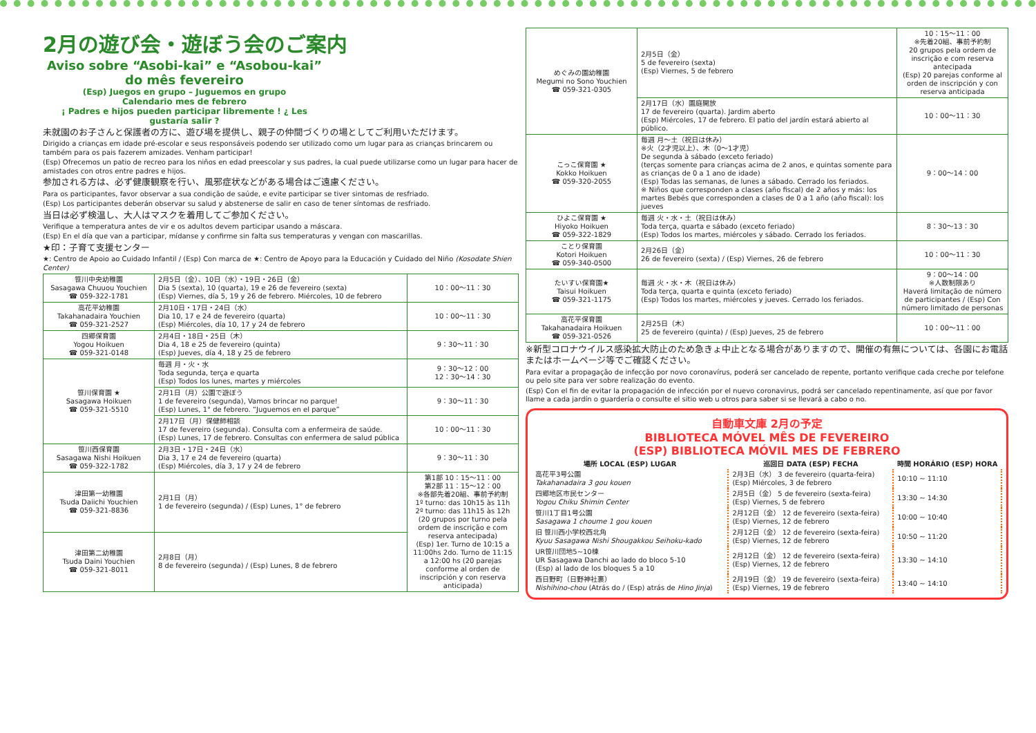2月の遊び会・遊ぼう会のご案内
Aviso sobre “Asobi-kai” e “Asobou-kai” do mês fevereiro (Esp) Juegos en grupo – Juguemos en grupo Calendario mes de febrero ¡ Padres e hijos pueden participar libremente ! ¿ Les gustaría salir ?
未就園のお子さんと保護者の方に、遊び場を提供し、親子の仲間づくりの場としてご利用いただけます。
Dirigido a crianças em idade pré-escolar e seus responsáveis podendo ser utilizado como um lugar para as crianças brincarem ou também para os pais fazerem amizades. Venham participar!
(Esp) Ofrecemos un patio de recreo para los niños en edad preescolar y sus padres, la cual puede utilizarse como un lugar para hacer de amistades con otros entre padres e hijos.
参加される方は、必ず健康観察を行い、風邪症状などがある場合はご遠慮ください。
Para os participantes, favor observar a sua condição de saúde, e evite participar se tiver sintomas de resfriado.
(Esp) Los participantes deberán observar su salud y abstenerse de salir en caso de tener síntomas de resfriado.
当日は必ず検温し、大人はマスクを着用してご参加ください。
Verifique a temperatura antes de vir e os adultos devem participar usando a máscara.
(Esp) En el día que van a participar, mídanse y confirme sin falta sus temperaturas y vengan con mascarillas.
★印：子育て支援センター
★: Centro de Apoio ao Cuidado Infantil / (Esp) Con marca de ★: Centro de Apoyo para la Educación y Cuidado del Niño (Kosodate Shien Center)
| 笹川中央幼稚園 Sasagawa Chuuou Youchien ☎ 059-322-1781 | 2月5日（金）、10日（水）・19日・26日（金） Dia 5 (sexta), 10 (quarta), 19 e 26 de fevereiro (sexta) (Esp) Viernes, día 5, 19 y 26 de febrero. Miércoles, 10 de febrero | 10：00～11：30 |
| 高花平幼稚園 Takahanadaira Youchien ☎ 059-321-2527 | 2月10日・17日・24日（水） Dia 10, 17 e 24 de fevereiro (quarta) (Esp) Miércoles, día 10, 17 y 24 de febrero | 10：00～11：30 |
| 四郷保育園 Yogou Hoikuen ☎ 059-321-0148 | 2月4日・18日・25日（木） Dia 4, 18 e 25 de fevereiro (quinta) (Esp) Jueves, día 4, 18 y 25 de febrero | 9：30～11：30 |
| 笹川保育園 ★ Sasagawa Hoikuen ☎ 059-321-5510 | 毎週 月・火・水 Toda segunda, terça e quarta (Esp) Todos los lunes, martes y miércoles | 9：30～12：00 12：30～14：30 |
| | 2月1日（月）公園で遊ぼう 1 de fevereiro (segunda), Vamos brincar no parque! (Esp) Lunes, 1° de febrero. “Juguemos en el parque” | 9：30～11：30 |
| | 2月17日（月）保健師相談 17 de fevereiro (segunda). Consulta com a enfermeira de saúde. (Esp) Lunes, 17 de febrero. Consultas con enfermera de salud pública | 10：00～11：30 |
| 笹川西保育園 Sasagawa Nishi Hoikuen ☎ 059-322-1782 | 2月3日・17日・24日（水） Dia 3, 17 e 24 de fevereiro (quarta) (Esp) Miércoles, día 3, 17 y 24 de febrero | 9：30～11：30 |
| 津田第一幼稚園 Tsuda Daiichi Youchien ☎ 059-321-8836 | 2月1日（月） 1 de fevereiro (segunda) / (Esp) Lunes, 1° de febrero | 第1部 10：15～11：00 第2部 11：15～12：00 ※各部先着20組、事前予約制 1º turno: das 10h15 às 11h 2º turno: das 11h15 às 12h (20 grupos por turno pela ordem de inscrição e com reserva antecipada) (Esp) 1er. Turno de 10:15 a 11:00hs 2do. Turno de 11:15 a 12:00 hs (20 parejas conforme al orden de inscripción y con reserva anticipada) |
| 津田第二幼稚園 Tsuda Daini Youchien ☎ 059-321-8011 | 2月8日（月） 8 de fevereiro (segunda) / (Esp) Lunes, 8 de febrero | |
| めぐみの園幼稚園 Megumi no Sono Youchien ☎ 059-321-0305 | 2月5日（金） 5 de fevereiro (sexta) (Esp) Viernes, 5 de febrero | 10：15～11：00 ※先着20組、事前予約制 20 grupos pela ordem de inscrição e com reserva antecipada (Esp) 20 parejas conforme al orden de inscripción y con reserva anticipada |
| | 2月17日（水）園庭開放 17 de fevereiro (quarta). Jardim aberto (Esp) Miércoles, 17 de febrero. El patio del jardín estará abierto al público. | 10：00～11：30 |
| こっこ保育園 ★ Kokko Hoikuen ☎ 059-320-2055 | 毎週 月～土（祝日は休み） ※火（2才児以上）、木（0～1才児） De segunda à sábado (exceto feriado) (terças somente para crianças acima de 2 anos, e quintas somente para as crianças de 0 a 1 ano de idade) (Esp) Todas las semanas, de lunes a sábado. Cerrado los feriados. ※ Niños que corresponden a clases (año fiscal) de 2 años y más: los martes Bebés que corresponden a clases de 0 a 1 año (año fiscal): los jueves | 9：00～14：00 |
| ひよこ保育園 ★ Hiyoko Hoikuen ☎ 059-322-1829 | 毎週 火・水・土（祝日は休み） Toda terça, quarta e sábado (exceto feriado) (Esp) Todos los martes, miércoles y sábado. Cerrado los feriados. | 8：30～13：30 |
| ことり保育園 Kotori Hoikuen ☎ 059-340-0500 | 2月26日（金） 26 de fevereiro (sexta) / (Esp) Viernes, 26 de febrero | 10：00～11：30 |
| たいすい保育園★ Taisui Hoikuen ☎ 059-321-1175 | 毎週 火・水・木（祝日は休み） Toda terça, quarta e quinta (exceto feriado) (Esp) Todos los martes, miércoles y jueves. Cerrado los feriados. | 9：00～14：00 ※人数制限あり Haverá limitação de número de participantes / (Esp) Con número limitado de personas |
| 高花平保育園 Takahanadaira Hoikuen ☎ 059-321-0526 | 2月25日（木） 25 de fevereiro (quinta) / (Esp) Jueves, 25 de febrero | 10：00～11：00 |
※新型コロナウイルス感染拡大防止のため急きょ中止となる場合がありますので、開催の有無については、各園にお電話またはホームページ等でご確認ください。
Para evitar a propagação de infecção por novo coronavírus, poderá ser cancelado de repente, portanto verifique cada creche por telefone ou pelo site para ver sobre realização do evento.
(Esp) Con el fin de evitar la propagación de infección por el nuevo coronavirus, podrá ser cancelado repentinamente, así que por favor llame a cada jardín o guardería o consulte el sitio web u otros para saber si se llevará a cabo o no.
自動車文庫 2月の予定
BIBLIOTECA MÓVEL MÊS DE FEVEREIRO
(ESP) BIBLIOTECA MÓVIL MES DE FEBRERO
| 場所 LOCAL (ESP) LUGAR | 巡回日 DATA (ESP) FECHA | 時間 HORÁRIO (ESP) HORA |
| --- | --- | --- |
| 高花平3号公園 Takahanadaira 3 gou kouen | 2月3日（水） 3 de fevereiro (quarta-feira) (Esp) Miércoles, 3 de febrero | 10:10 ~ 11:10 |
| 四郷地区市民センター Yogou Chiku Shimin Center | 2月5日（金） 5 de fevereiro (sexta-feira) (Esp) Viernes, 5 de febrero | 13:30 ~ 14:30 |
| 笹川1丁目1号公園 Sasagawa 1 choume 1 gou kouen | 2月12日（金） 12 de fevereiro (sexta-feira) (Esp) Viernes, 12 de febrero | 10:00 ~ 10:40 |
| 旧 笹川西小学校西北角 Kyuu Sasagawa Nishi Shougakkou Seihoku-kado | 2月12日（金） 12 de fevereiro (sexta-feira) (Esp) Viernes, 12 de febrero | 10:50 ~ 11:20 |
| UR笹川団地5~10棟 UR Sasagawa Danchi ao lado do bloco 5-10 (Esp) al lado de los bloques 5 a 10 | 2月12日（金） 12 de fevereiro (sexta-feira) (Esp) Viernes, 12 de febrero | 13:30 ~ 14:10 |
| 西日野町（日野神社裏） Nishihino-chou (Atrás do / (Esp) atrás de Hino Jinja ) | 2月19日（金） 19 de fevereiro (sexta-feira) (Esp) Viernes, 19 de febrero | 13:40 ~ 14:10 |